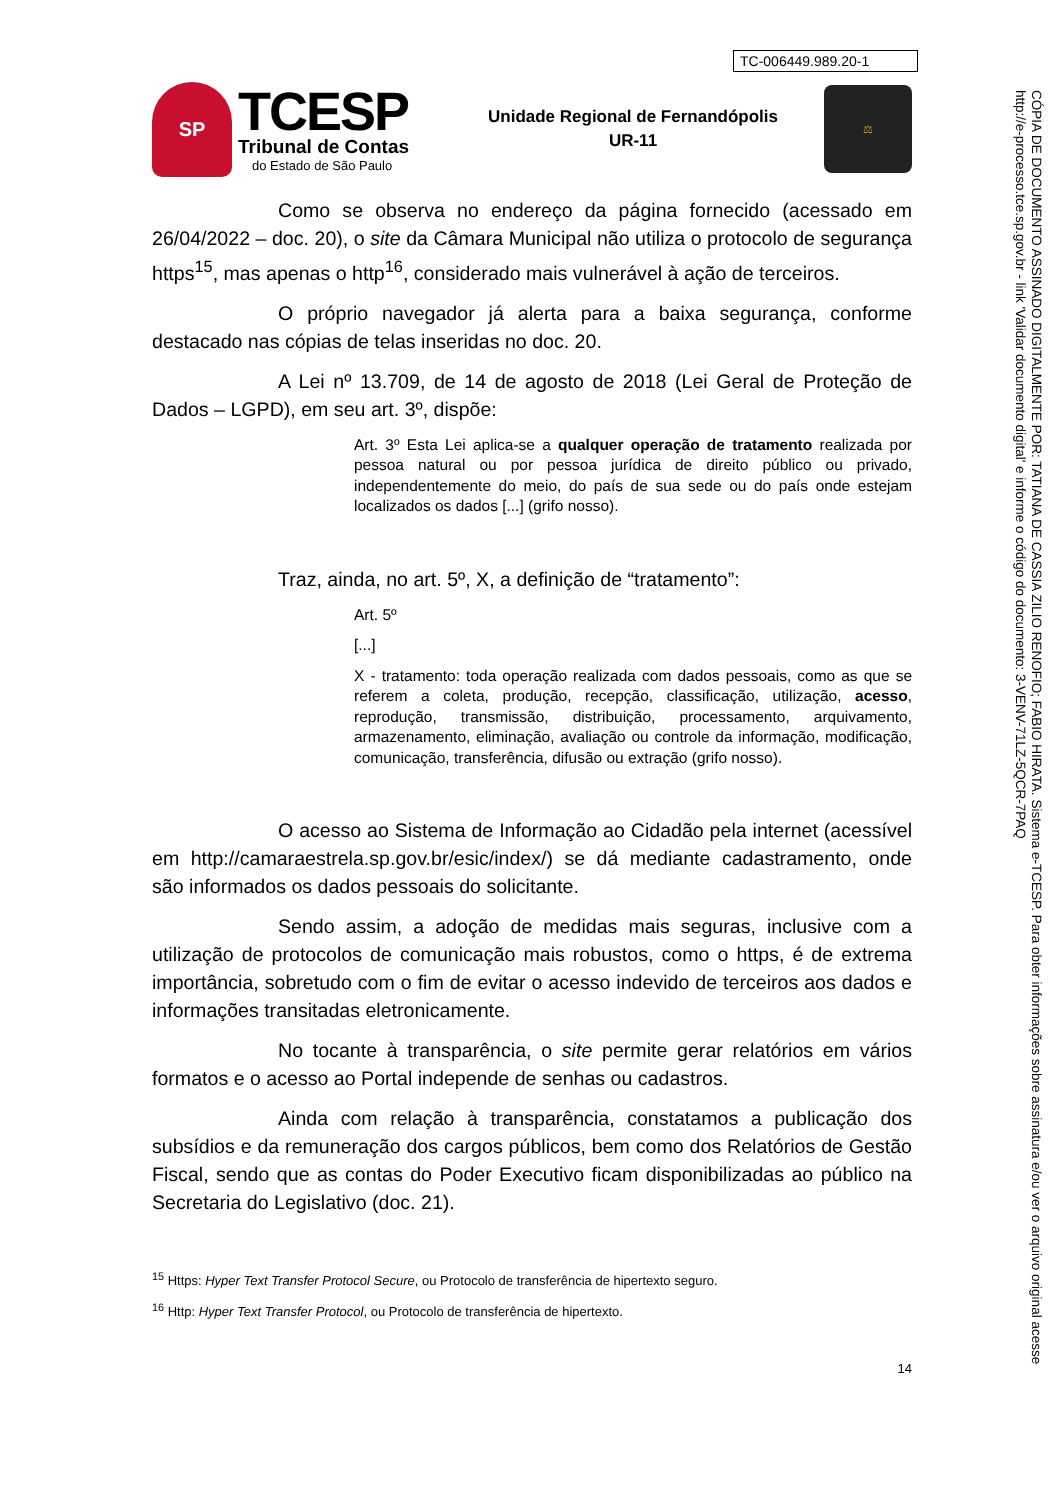TC-006449.989.20-1
SP
TCESP
Tribunal de Contas
do Estado de São Paulo
Unidade Regional de Fernandópolis
UR-11
⚖
Como se observa no endereço da página fornecido (acessado em 26/04/2022 – doc. 20), o site da Câmara Municipal não utiliza o protocolo de segurança https<sup>15</sup>, mas apenas o http<sup>16</sup>, considerado mais vulnerável à ação de terceiros.
O próprio navegador já alerta para a baixa segurança, conforme destacado nas cópias de telas inseridas no doc. 20.
A Lei nº 13.709, de 14 de agosto de 2018 (Lei Geral de Proteção de Dados – LGPD), em seu art. 3º, dispõe:
Art. 3º Esta Lei aplica-se a qualquer operação de tratamento realizada por pessoa natural ou por pessoa jurídica de direito público ou privado, independentemente do meio, do país de sua sede ou do país onde estejam localizados os dados [...] (grifo nosso).
Traz, ainda, no art. 5º, X, a definição de “tratamento”:
Art. 5º
[...]
X - tratamento: toda operação realizada com dados pessoais, como as que se referem a coleta, produção, recepção, classificação, utilização, acesso, reprodução, transmissão, distribuição, processamento, arquivamento, armazenamento, eliminação, avaliação ou controle da informação, modificação, comunicação, transferência, difusão ou extração (grifo nosso).
O acesso ao Sistema de Informação ao Cidadão pela internet (acessível em http://camaraestrela.sp.gov.br/esic/index/) se dá mediante cadastramento, onde são informados os dados pessoais do solicitante.
Sendo assim, a adoção de medidas mais seguras, inclusive com a utilização de protocolos de comunicação mais robustos, como o https, é de extrema importância, sobretudo com o fim de evitar o acesso indevido de terceiros aos dados e informações transitadas eletronicamente.
No tocante à transparência, o site permite gerar relatórios em vários formatos e o acesso ao Portal independe de senhas ou cadastros.
Ainda com relação à transparência, constatamos a publicação dos subsídios e da remuneração dos cargos públicos, bem como dos Relatórios de Gestão Fiscal, sendo que as contas do Poder Executivo ficam disponibilizadas ao público na Secretaria do Legislativo (doc. 21).
<sup>15</sup> Https: Hyper Text Transfer Protocol Secure, ou Protocolo de transferência de hipertexto seguro.
<sup>16</sup> Http: Hyper Text Transfer Protocol, ou Protocolo de transferência de hipertexto.
14
CÓPIA DE DOCUMENTO ASSINADO DIGITALMENTE POR: TATIANA DE CASSIA ZILIO RENOFIO; FABIO HIRATA. Sistema e-TCESP. Para obter informações sobre assinatura e/ou ver o arquivo original acesse http://e-processo.tce.sp.gov.br - link 'Validar documento digital' e informe o código do documento: 3-VENV-71LZ-5QCR-7PAQ